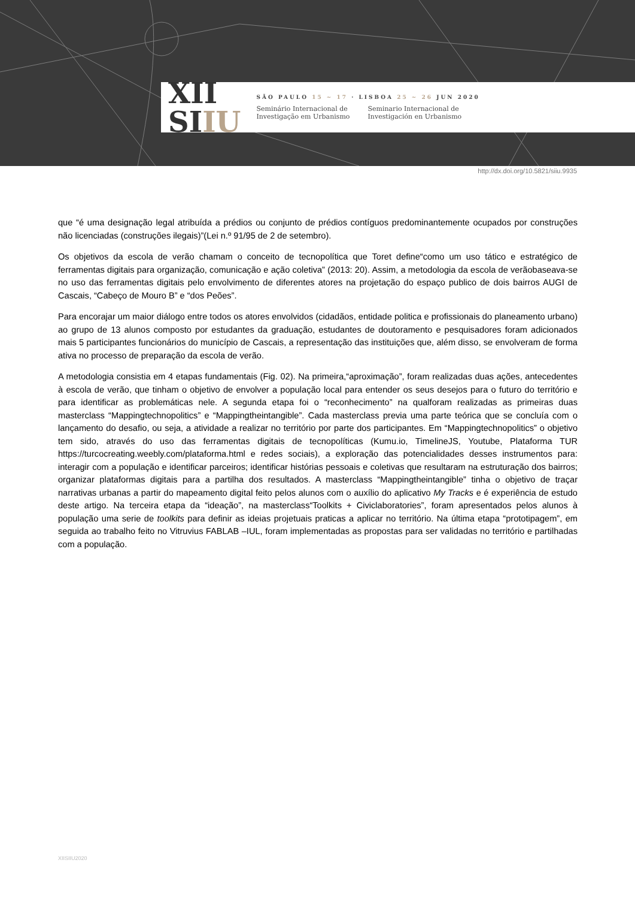XII
SIIU
SÃO PAULO 15 ~ 17 · LISBOA 25 ~ 26 JUN 2020
Seminário Internacional de
Investigação em Urbanismo
Seminario Internacional de
Investigación en Urbanismo
http://dx.doi.org/10.5821/siiu.9935
que “é uma designação legal atribuída a prédios ou conjunto de prédios contíguos predominantemente ocupados por construções não licenciadas (construções ilegais)”(Lei n.º 91/95 de 2 de setembro).
Os objetivos da escola de verão chamam o conceito de tecnopolítica que Toret define“como um uso tático e estratégico de ferramentas digitais para organização, comunicação e ação coletiva” (2013: 20). Assim, a metodologia da escola de verãobaseava-se no uso das ferramentas digitais pelo envolvimento de diferentes atores na projetação do espaço publico de dois bairros AUGI de Cascais, “Cabeço de Mouro B” e “dos Peões”.
Para encorajar um maior diálogo entre todos os atores envolvidos (cidadãos, entidade politica e profissionais do planeamento urbano) ao grupo de 13 alunos composto por estudantes da graduação, estudantes de doutoramento e pesquisadores foram adicionados mais 5 participantes funcionários do município de Cascais, a representação das instituições que, além disso, se envolveram de forma ativa no processo de preparação da escola de verão.
A metodologia consistia em 4 etapas fundamentais (Fig. 02). Na primeira,“aproximação”, foram realizadas duas ações, antecedentes à escola de verão, que tinham o objetivo de envolver a população local para entender os seus desejos para o futuro do território e para identificar as problemáticas nele. A segunda etapa foi o “reconhecimento” na qualforam realizadas as primeiras duas masterclass “Mappingtechnopolitics” e “Mappingtheintangible”. Cada masterclass previa uma parte teórica que se concluía com o lançamento do desafio, ou seja, a atividade a realizar no território por parte dos participantes. Em “Mappingtechnopolitics” o objetivo tem sido, através do uso das ferramentas digitais de tecnopolíticas (Kumu.io, TimelineJS, Youtube, Plataforma TUR https://turcocreating.weebly.com/plataforma.html e redes sociais), a exploração das potencialidades desses instrumentos para: interagir com a população e identificar parceiros; identificar histórias pessoais e coletivas que resultaram na estruturação dos bairros; organizar plataformas digitais para a partilha dos resultados. A masterclass “Mappingtheintangible” tinha o objetivo de traçar narrativas urbanas a partir do mapeamento digital feito pelos alunos com o auxílio do aplicativo My Tracks e é experiência de estudo deste artigo. Na terceira etapa da “ideação”, na masterclass“Toolkits + Civiclaboratories”, foram apresentados pelos alunos à população uma serie de toolkits para definir as ideias projetuais praticas a aplicar no território. Na última etapa “prototipagem”, em seguida ao trabalho feito no Vitruvius FABLAB –IUL, foram implementadas as propostas para ser validadas no território e partilhadas com a população.
XIISIIU2020